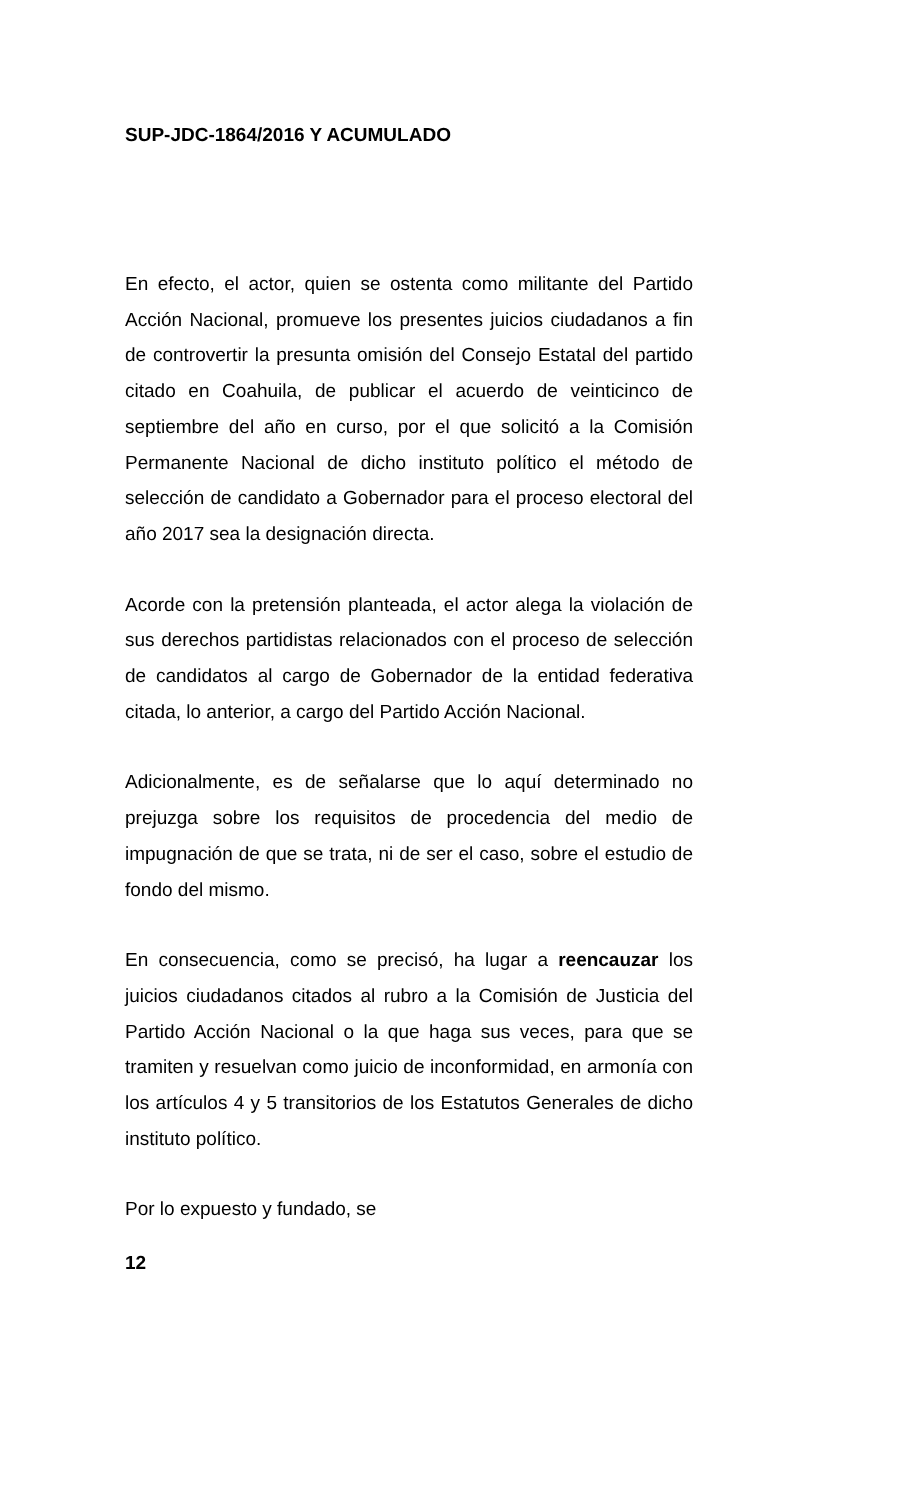SUP-JDC-1864/2016 Y ACUMULADO
En efecto, el actor, quien se ostenta como militante del Partido Acción Nacional, promueve los presentes juicios ciudadanos a fin de controvertir la presunta omisión del Consejo Estatal del partido citado en Coahuila, de publicar el acuerdo de veinticinco de septiembre del año en curso, por el que solicitó a la Comisión Permanente Nacional de dicho instituto político el método de selección de candidato a Gobernador para el proceso electoral del año 2017 sea la designación directa.
Acorde con la pretensión planteada, el actor alega la violación de sus derechos partidistas relacionados con el proceso de selección de candidatos al cargo de Gobernador de la entidad federativa citada, lo anterior, a cargo del Partido Acción Nacional.
Adicionalmente, es de señalarse que lo aquí determinado no prejuzga sobre los requisitos de procedencia del medio de impugnación de que se trata, ni de ser el caso, sobre el estudio de fondo del mismo.
En consecuencia, como se precisó, ha lugar a reencauzar los juicios ciudadanos citados al rubro a la Comisión de Justicia del Partido Acción Nacional o la que haga sus veces, para que se tramiten y resuelvan como juicio de inconformidad, en armonía con los artículos 4 y 5 transitorios de los Estatutos Generales de dicho instituto político.
Por lo expuesto y fundado, se
12